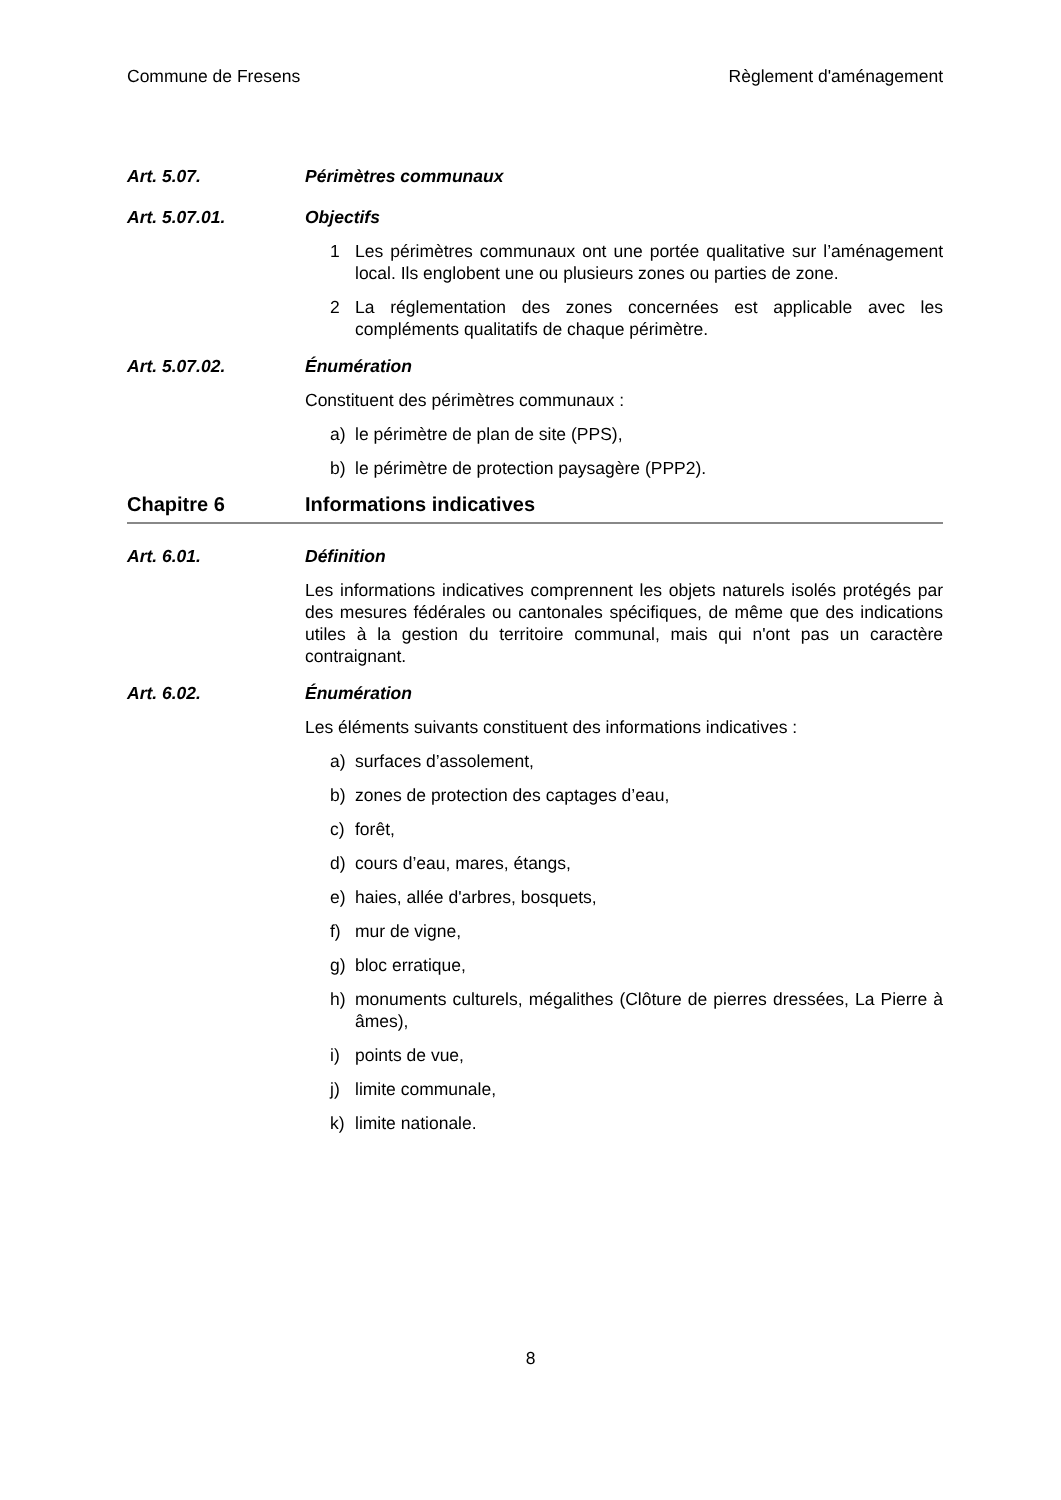Commune de Fresens Règlement d'aménagement
Art. 5.07. Périmètres communaux
Art. 5.07.01. Objectifs
1 Les périmètres communaux ont une portée qualitative sur l’aménagement local. Ils englobent une ou plusieurs zones ou parties de zone.
2 La réglementation des zones concernées est applicable avec les compléments qualitatifs de chaque périmètre.
Art. 5.07.02. Énumération
Constituent des périmètres communaux :
a) le périmètre de plan de site (PPS),
b) le périmètre de protection paysagère (PPP2).
Chapitre 6 Informations indicatives
Art. 6.01. Définition
Les informations indicatives comprennent les objets naturels isolés protégés par des mesures fédérales ou cantonales spécifiques, de même que des indications utiles à la gestion du territoire communal, mais qui n'ont pas un caractère contraignant.
Art. 6.02. Énumération
Les éléments suivants constituent des informations indicatives :
a) surfaces d’assolement,
b) zones de protection des captages d’eau,
c) forêt,
d) cours d’eau, mares, étangs,
e) haies, allée d'arbres, bosquets,
f) mur de vigne,
g) bloc erratique,
h) monuments culturels, mégalithes (Clôture de pierres dressées, La Pierre à âmes),
i) points de vue,
j) limite communale,
k) limite nationale.
8